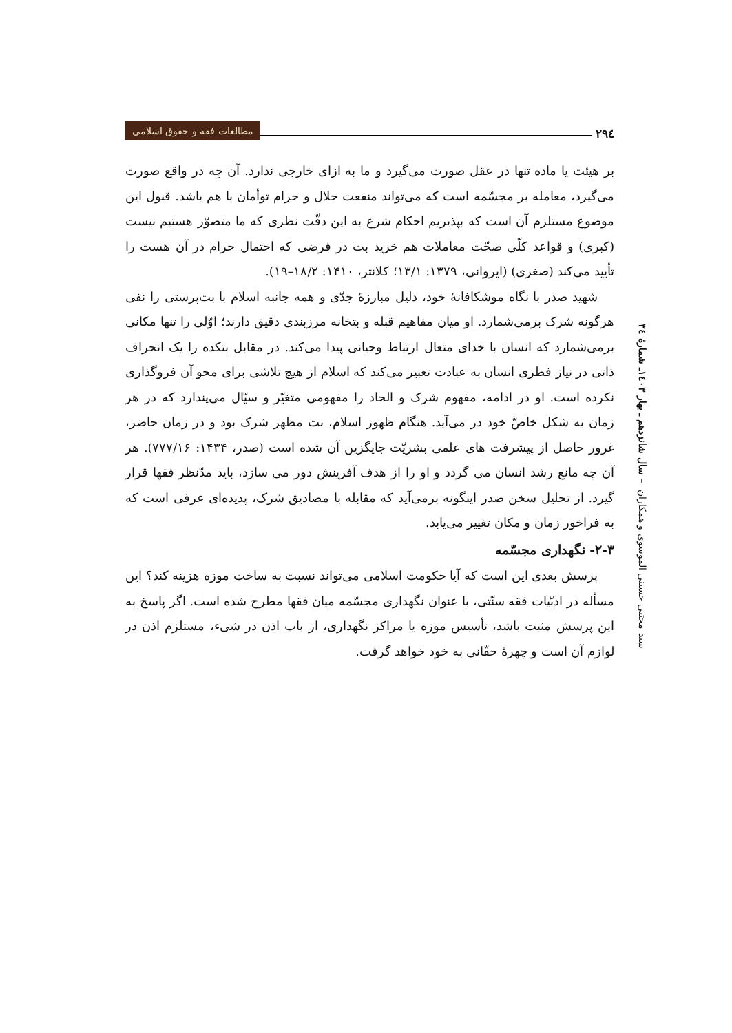۲۹٤
مطالعات فقه و حقوق اسلامی
سید مجتبی حسینی الموسوی و همکاران – سال شانزدهم ـ بهار ۱٤۰۳ـ شمارهٔ ۳٤
بر هیئت یا ماده تنها در عقل صورت می‌گیرد و ما به ازای خارجی ندارد. آن چه در واقع صورت می‌گیرد، معامله بر مجسّمه است که می‌تواند منفعت حلال و حرام توأمان با هم باشد. قبول این موضوع مستلزم آن است که بپذیریم احکام شرع به این دقّت نظری که ما متصوّر هستیم نیست (کبری) و قواعد کلّی صحّت معاملات هم خرید بت در فرضی که احتمال حرام در آن هست را تأیید می‌کند (صغری) (ایروانی، ۱۳۷۹: ۱۳/۱؛ کلانتر، ۱۴۱۰: ۱۸/۲–۱۹).
شهید صدر با نگاه موشکافانهٔ خود، دلیل مبارزهٔ جدّی و همه جانبه اسلام با بت‌پرستی را نفی هرگونه شرک برمی‌شمارد. او میان مفاهیم قبله و بتخانه مرزبندی دقیق دارند؛ اوّلی را تنها مکانی برمی‌شمارد که انسان با خدای متعال ارتباط وحیانی پیدا می‌کند. در مقابل بتکده را یک انحراف ذاتی در نیاز فطری انسان به عبادت تعبیر می‌کند که اسلام از هیچ تلاشی برای محو آن فروگذاری نکرده است. او در ادامه، مفهوم شرک و الحاد را مفهومی متغیّر و سیّال می‌پندارد که در هر زمان به شکل خاصّ خود در می‌آید. هنگام ظهور اسلام، بت مظهر شرک بود و در زمان حاضر، غرور حاصل از پیشرفت های علمی بشریّت جایگزین آن شده است (صدر، ۱۴۳۴: ۷۷۷/۱۶). هر آن چه مانع رشد انسان می گردد و او را از هدف آفرینش دور می سازد، باید مدّنظر فقها قرار گیرد. از تحلیل سخن صدر اینگونه برمی‌آید که مقابله با مصادیق شرک، پدیده‌ای عرفی است که به فراخور زمان و مکان تغییر می‌یابد.
۲-۳- نگهداری مجسّمه
پرسش بعدی این است که آیا حکومت اسلامی می‌تواند نسبت به ساخت موزه هزینه کند؟ این مسأله در ادبّیات فقه سنّتی، با عنوان نگهداری مجسّمه میان فقها مطرح شده است. اگر پاسخ به این پرسش مثبت باشد، تأسیس موزه یا مراکز نگهداری، از باب اذن در شیء، مستلزم اذن در لوازم آن است و چهرهٔ حقّانی به خود خواهد گرفت.